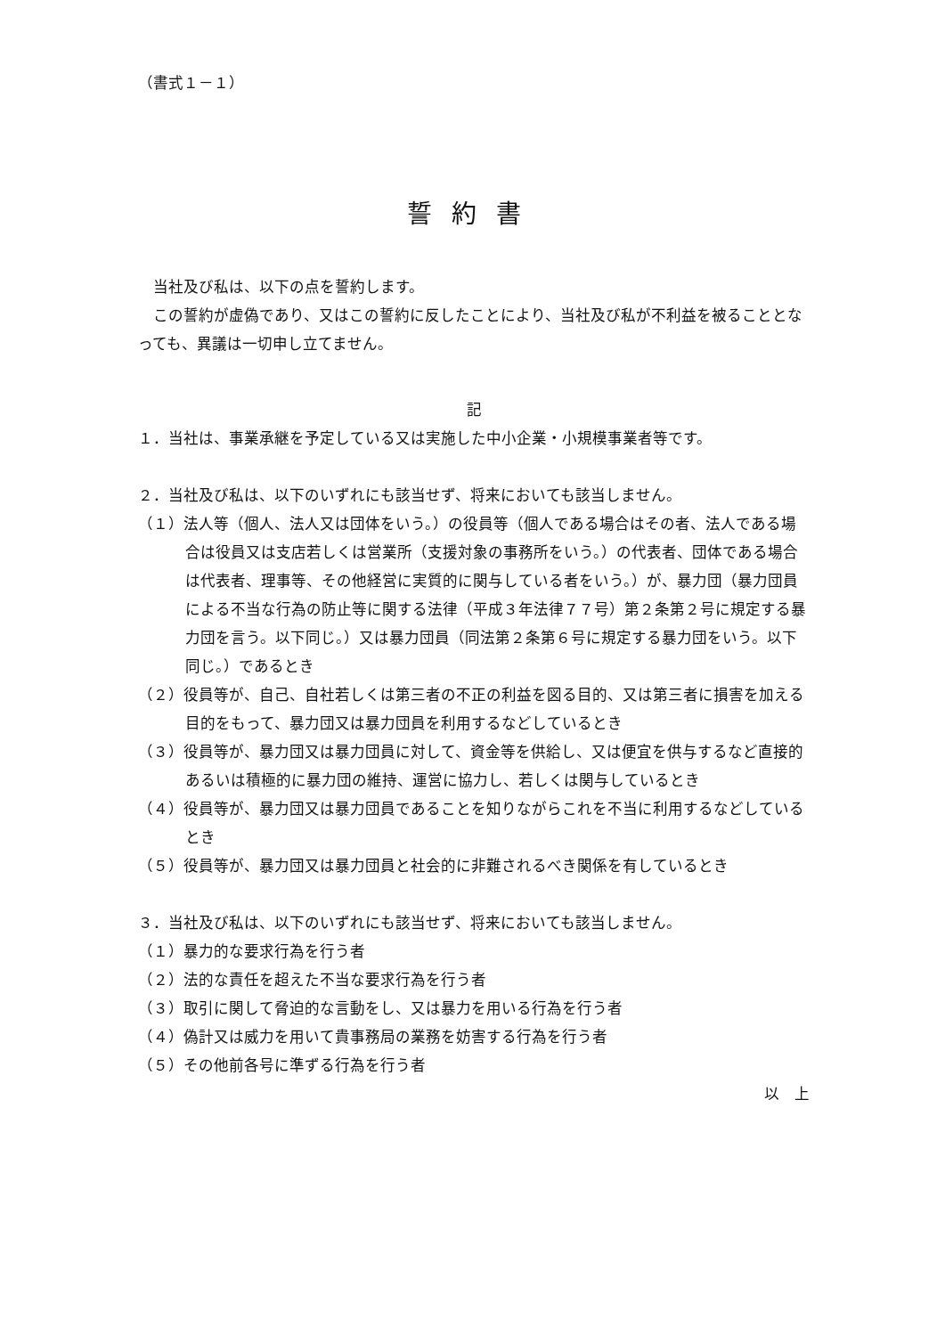（書式１－１）
誓約書
当社及び私は、以下の点を誓約します。
この誓約が虚偽であり、又はこの誓約に反したことにより、当社及び私が不利益を被ることとなっても、異議は一切申し立てません。
記
１．当社は、事業承継を予定している又は実施した中小企業・小規模事業者等です。
２．当社及び私は、以下のいずれにも該当せず、将来においても該当しません。
（１）法人等（個人、法人又は団体をいう。）の役員等（個人である場合はその者、法人である場合は役員又は支店若しくは営業所（支援対象の事務所をいう。）の代表者、団体である場合は代表者、理事等、その他経営に実質的に関与している者をいう。）が、暴力団（暴力団員による不当な行為の防止等に関する法律（平成３年法律７７号）第２条第２号に規定する暴力団を言う。以下同じ。）又は暴力団員（同法第２条第６号に規定する暴力団をいう。以下同じ。）であるとき
（２）役員等が、自己、自社若しくは第三者の不正の利益を図る目的、又は第三者に損害を加える目的をもって、暴力団又は暴力団員を利用するなどしているとき
（３）役員等が、暴力団又は暴力団員に対して、資金等を供給し、又は便宜を供与するなど直接的あるいは積極的に暴力団の維持、運営に協力し、若しくは関与しているとき
（４）役員等が、暴力団又は暴力団員であることを知りながらこれを不当に利用するなどしているとき
（５）役員等が、暴力団又は暴力団員と社会的に非難されるべき関係を有しているとき
３．当社及び私は、以下のいずれにも該当せず、将来においても該当しません。
（１）暴力的な要求行為を行う者
（２）法的な責任を超えた不当な要求行為を行う者
（３）取引に関して脅迫的な言動をし、又は暴力を用いる行為を行う者
（４）偽計又は威力を用いて貴事務局の業務を妨害する行為を行う者
（５）その他前各号に準ずる行為を行う者
以　上